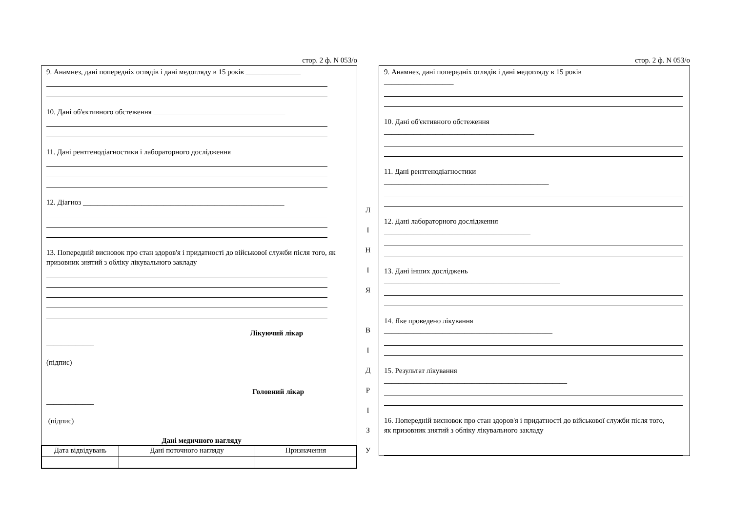стор. 2 ф. N 053/о
9. Анамнез, дані попередніх оглядів і дані медогляду в 15 років _______________
10. Дані об'єктивного обстеження ____________________________________
11. Дані рентгенодіагностики і лабораторного дослідження _________________
12. Діагноз _______________________________________________________
13. Попередній висновок про стан здоров'я і придатності до військової служби після того, як призовник знятий з обліку лікувального закладу
Лікуючий лікар
_____________
(підпис)
Головний лікар
_____________
(підпис)
Дані медичного нагляду
| Дата відвідувань | Дані поточного нагляду | Призначення |
| --- | --- | --- |
Л
І
Н
І
Я
В
І
Д
Р
І
З
У
стор. 2 ф. N 053/о
9. Анамнез, дані попередніх оглядів і дані медогляду в 15 років
___________________
10. Дані об'єктивного обстеження
_________________________________________
11. Дані рентгенодіагностики
_____________________________________________
12. Дані лабораторного дослідження
________________________________________
13. Дані інших досліджень
________________________________________________
14. Яке проведено лікування
______________________________________________
15. Результат лікування
__________________________________________________
16. Попередній висновок про стан здоров'я і придатності до військової служби після того,
як призовник знятий з обліку лікувального закладу